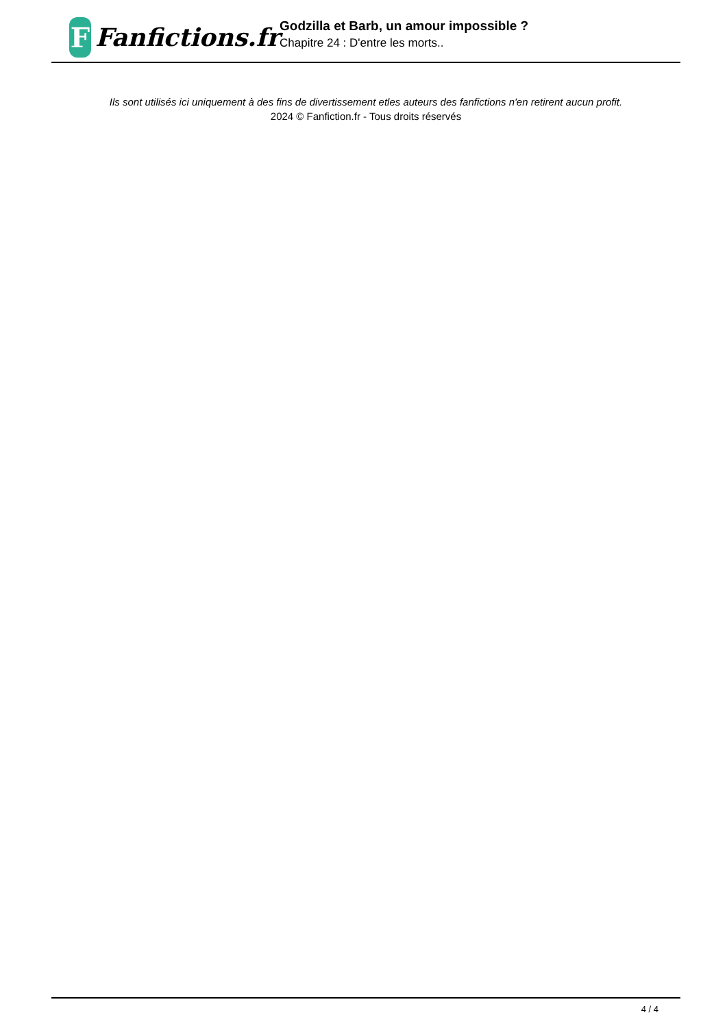F
Fanfictions.fr
Godzilla et Barb, un amour impossible ?
Chapitre 24 : D'entre les morts..
Ils sont utilisés ici uniquement à des fins de divertissement etles auteurs des fanfictions n'en retirent aucun profit.
2024 © Fanfiction.fr - Tous droits réservés
4 / 4